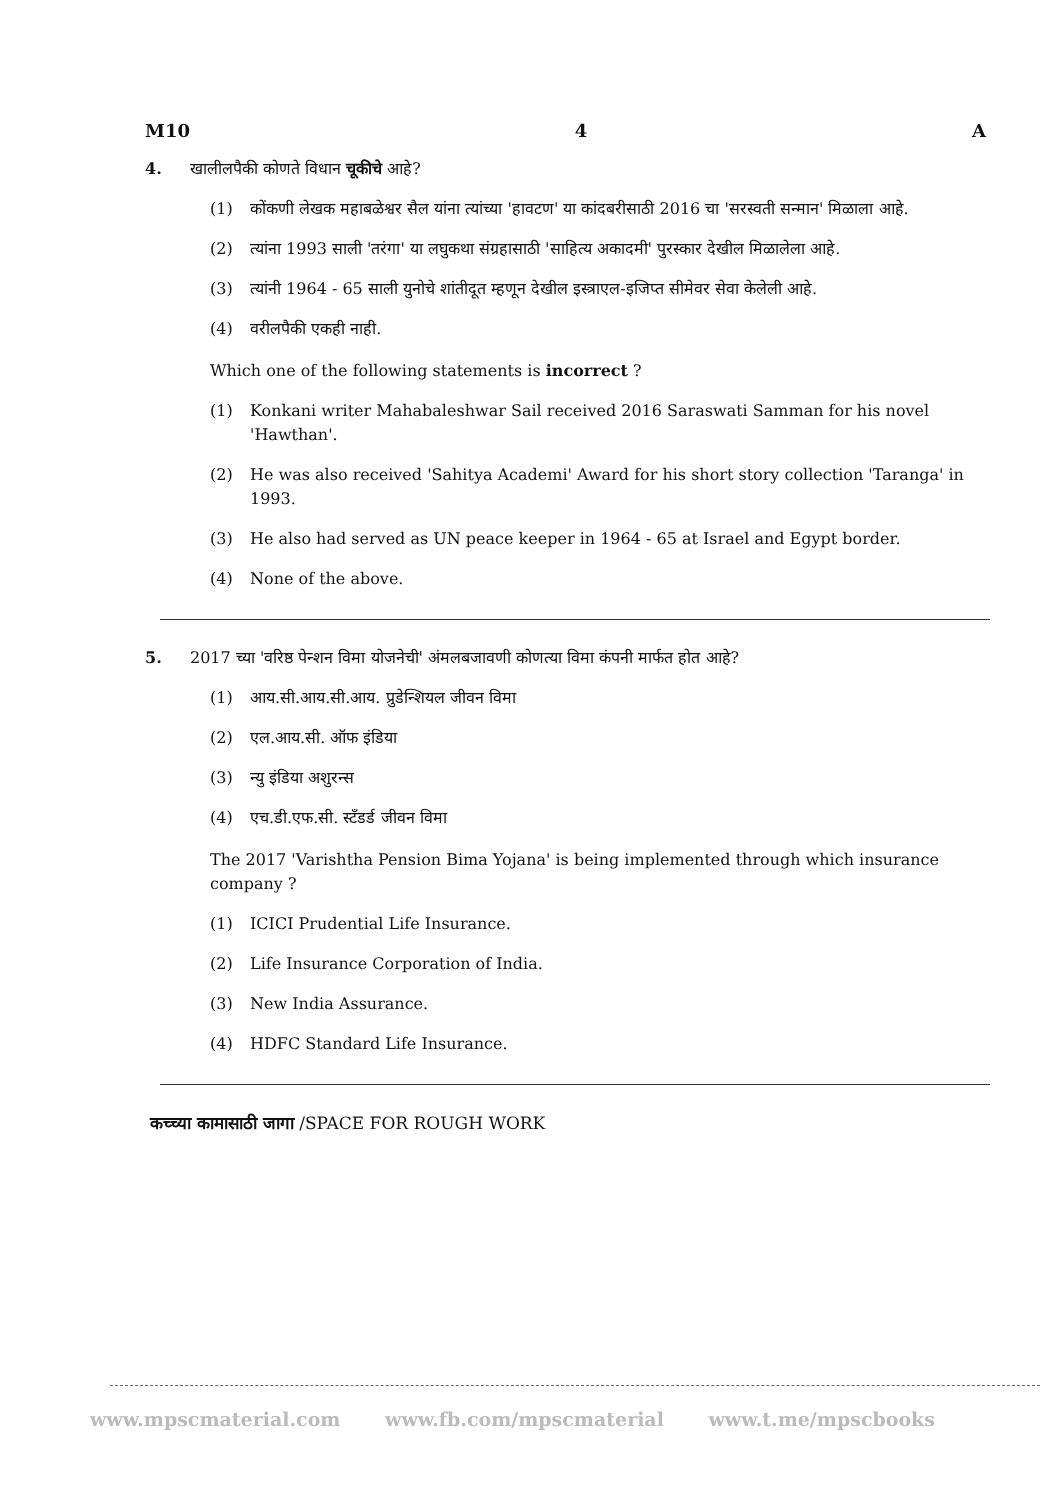M10 4 A
4. खालीलपैकी कोणते विधान चूकीचे आहे?
(1) कोंकणी लेखक महाबळेश्वर सैल यांना त्यांच्या 'हावटण' या कांदबरीसाठी 2016 चा 'सरस्वती सन्मान' मिळाला आहे.
(2) त्यांना 1993 साली 'तरंगा' या लघुकथा संग्रहासाठी 'साहित्य अकादमी' पुरस्कार देखील मिळालेला आहे.
(3) त्यांनी 1964 - 65 साली युनोचे शांतीदूत म्हणून देखील इस्त्राएल-इजिप्त सीमेवर सेवा केलेली आहे.
(4) वरीलपैकी एकही नाही.
Which one of the following statements is incorrect ?
(1) Konkani writer Mahabaleshwar Sail received 2016 Saraswati Samman for his novel 'Hawthan'.
(2) He was also received 'Sahitya Academi' Award for his short story collection 'Taranga' in 1993.
(3) He also had served as UN peace keeper in 1964 - 65 at Israel and Egypt border.
(4) None of the above.
5. 2017 च्या 'वरिष्ठ पेन्शन विमा योजनेची' अंमलबजावणी कोणत्या विमा कंपनी मार्फत होत आहे?
(1) आय.सी.आय.सी.आय. प्रुडेन्शियल जीवन विमा
(2) एल.आय.सी. ऑफ इंडिया
(3) न्यु इंडिया अशुरन्स
(4) एच.डी.एफ.सी. स्टँडर्ड जीवन विमा
The 2017 'Varishtha Pension Bima Yojana' is being implemented through which insurance company ?
(1) ICICI Prudential Life Insurance.
(2) Life Insurance Corporation of India.
(3) New India Assurance.
(4) HDFC Standard Life Insurance.
कच्च्या कामासाठी जागा /SPACE FOR ROUGH WORK
www.mpscmaterial.com www.fb.com/mpscmaterial www.t.me/mpscbooks